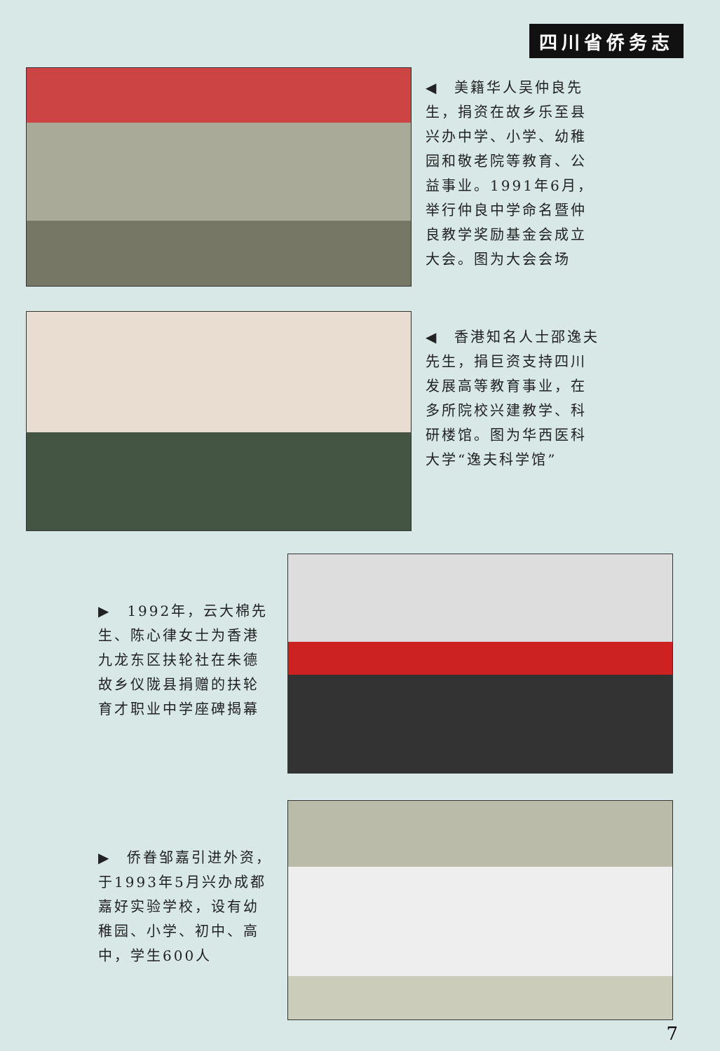四川省侨务志
◀　美籍华人吴仲良先生，捐资在故乡乐至县兴办中学、小学、幼稚园和敬老院等教育、公益事业。1991年6月，举行仲良中学命名暨仲良教学奖励基金会成立大会。图为大会会场
◀　香港知名人士邵逸夫先生，捐巨资支持四川发展高等教育事业，在多所院校兴建教学、科研楼馆。图为华西医科大学“逸夫科学馆”
▶　1992年，云大棉先生、陈心律女士为香港九龙东区扶轮社在朱德故乡仪陇县捐赠的扶轮育才职业中学座碑揭幕
▶　侨眷邹嘉引进外资，于1993年5月兴办成都嘉好实验学校，设有幼稚园、小学、初中、高中，学生600人
7